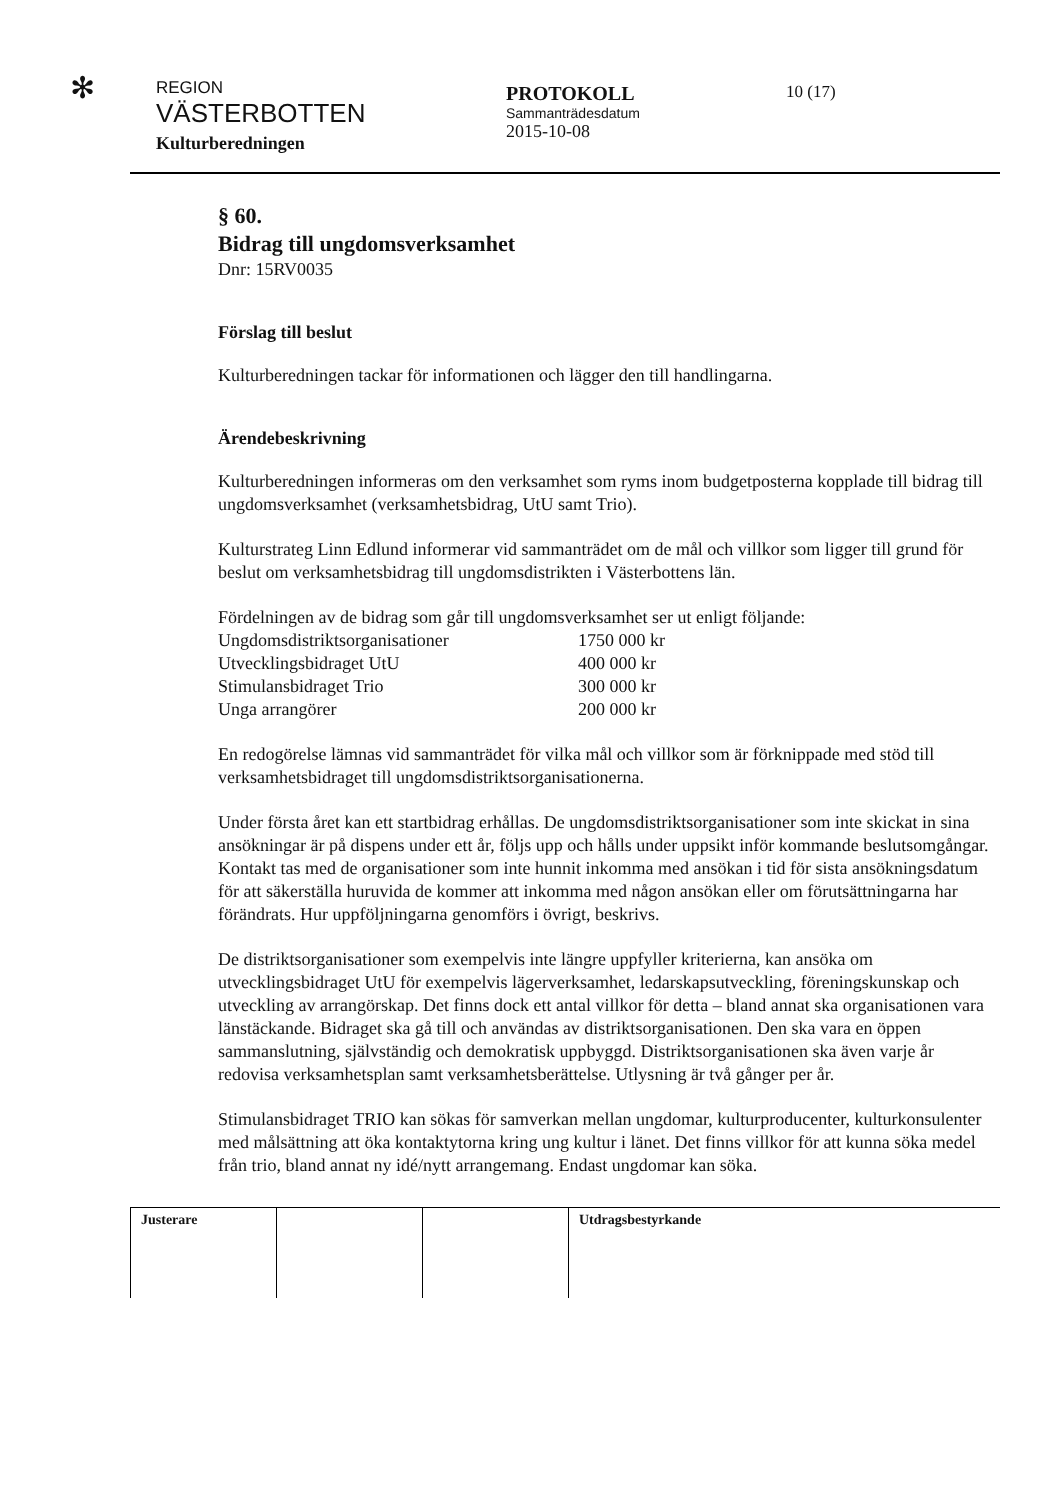✻
REGION
VÄSTERBOTTEN
Kulturberedningen
PROTOKOLL
Sammanträdesdatum
2015-10-08
10 (17)
§ 60.
Bidrag till ungdomsverksamhet
Dnr: 15RV0035
Förslag till beslut
Kulturberedningen tackar för informationen och lägger den till handlingarna.
Ärendebeskrivning
Kulturberedningen informeras om den verksamhet som ryms inom budgetposterna kopplade till bidrag till ungdomsverksamhet (verksamhetsbidrag, UtU samt Trio).
Kulturstrateg Linn Edlund informerar vid sammanträdet om de mål och villkor som ligger till grund för beslut om verksamhetsbidrag till ungdomsdistrikten i Västerbottens län.
Fördelningen av de bidrag som går till ungdomsverksamhet ser ut enligt följande:
| Ungdomsdistriktsorganisationer | 1750 000 kr |
| Utvecklingsbidraget UtU | 400 000 kr |
| Stimulansbidraget Trio | 300 000 kr |
| Unga arrangörer | 200 000 kr |
En redogörelse lämnas vid sammanträdet för vilka mål och villkor som är förknippade med stöd till verksamhetsbidraget till ungdomsdistriktsorganisationerna.
Under första året kan ett startbidrag erhållas. De ungdomsdistriktsorganisationer som inte skickat in sina ansökningar är på dispens under ett år, följs upp och hålls under uppsikt inför kommande beslutsomgångar. Kontakt tas med de organisationer som inte hunnit inkomma med ansökan i tid för sista ansökningsdatum för att säkerställa huruvida de kommer att inkomma med någon ansökan eller om förutsättningarna har förändrats. Hur uppföljningarna genomförs i övrigt, beskrivs.
De distriktsorganisationer som exempelvis inte längre uppfyller kriterierna, kan ansöka om utvecklingsbidraget UtU för exempelvis lägerverksamhet, ledarskapsutveckling, föreningskunskap och utveckling av arrangörskap. Det finns dock ett antal villkor för detta – bland annat ska organisationen vara länstäckande. Bidraget ska gå till och användas av distriktsorganisationen. Den ska vara en öppen sammanslutning, självständig och demokratisk uppbyggd. Distriktsorganisationen ska även varje år redovisa verksamhetsplan samt verksamhetsberättelse. Utlysning är två gånger per år.
Stimulansbidraget TRIO kan sökas för samverkan mellan ungdomar, kulturproducenter, kulturkonsulenter med målsättning att öka kontaktytorna kring ung kultur i länet. Det finns villkor för att kunna söka medel från trio, bland annat ny idé/nytt arrangemang. Endast ungdomar kan söka.
Justerare Utdragsbestyrkande